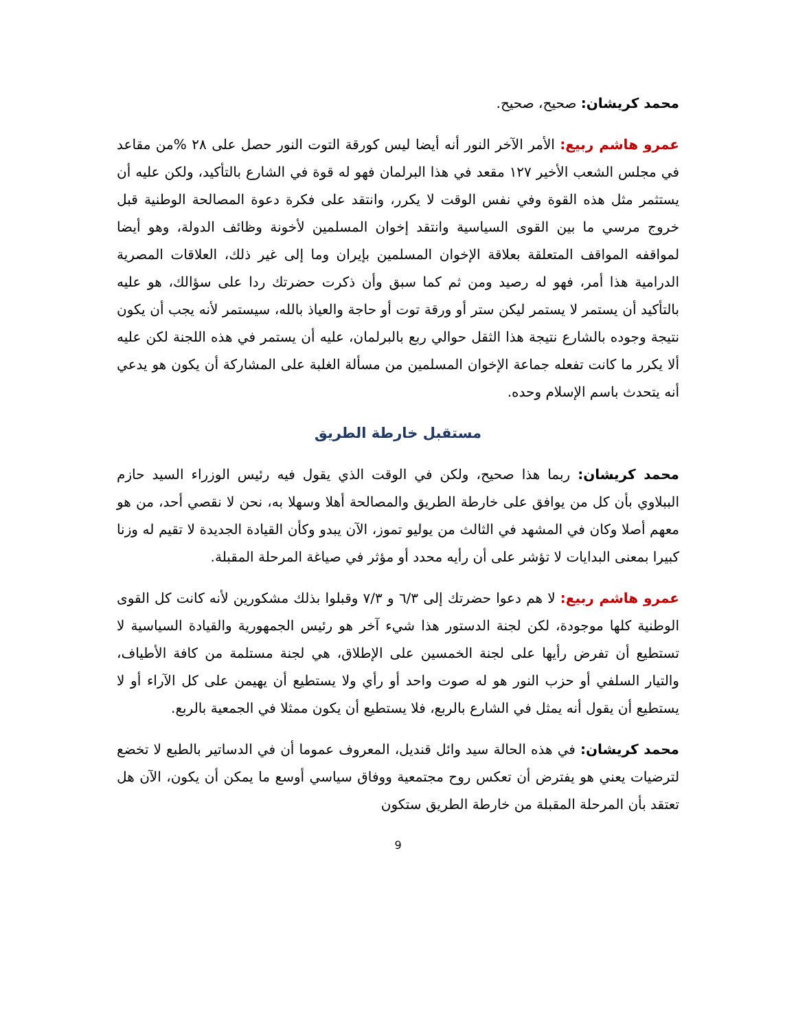محمد كريشان: صحيح، صحيح.
عمرو هاشم ربيع: الأمر الآخر النور أنه أيضا ليس كورقة التوت النور حصل على ٢٨ %من مقاعد في مجلس الشعب الأخير ١٢٧ مقعد في هذا البرلمان فهو له قوة في الشارع بالتأكيد، ولكن عليه أن يستثمر مثل هذه القوة وفي نفس الوقت لا يكرر، وانتقد على فكرة دعوة المصالحة الوطنية قبل خروج مرسي ما بين القوى السياسية وانتقد إخوان المسلمين لأخونة وظائف الدولة، وهو أيضا لمواقفه المواقف المتعلقة بعلاقة الإخوان المسلمين بإيران وما إلى غير ذلك، العلاقات المصرية الدرامية هذا أمر، فهو له رصيد ومن ثم كما سبق وأن ذكرت حضرتك ردا على سؤالك، هو عليه بالتأكيد أن يستمر لا يستمر ليكن ستر أو ورقة توت أو حاجة والعياذ بالله، سيستمر لأنه يجب أن يكون نتيجة وجوده بالشارع نتيجة هذا الثقل حوالي ربع بالبرلمان، عليه أن يستمر في هذه اللجنة لكن عليه ألا يكرر ما كانت تفعله جماعة الإخوان المسلمين من مسألة الغلبة على المشاركة أن يكون هو يدعي أنه يتحدث باسم الإسلام وحده.
مستقبل خارطة الطريق
محمد كريشان: ربما هذا صحيح، ولكن في الوقت الذي يقول فيه رئيس الوزراء السيد حازم الببلاوي بأن كل من يوافق على خارطة الطريق والمصالحة أهلا وسهلا به، نحن لا نقصي أحد، من هو معهم أصلا وكان في المشهد في الثالث من يوليو تموز، الآن يبدو وكأن القيادة الجديدة لا تقيم له وزنا كبيرا بمعنى البدايات لا تؤشر على أن رأيه محدد أو مؤثر في صياغة المرحلة المقبلة.
عمرو هاشم ربيع: لا هم دعوا حضرتك إلى ٦/٣ و ٧/٣ وقبلوا بذلك مشكورين لأنه كانت كل القوى الوطنية كلها موجودة، لكن لجنة الدستور هذا شيء آخر هو رئيس الجمهورية والقيادة السياسية لا تستطيع أن تفرض رأيها على لجنة الخمسين على الإطلاق، هي لجنة مستلمة من كافة الأطياف، والتيار السلفي أو حزب النور هو له صوت واحد أو رأي ولا يستطيع أن يهيمن على كل الآراء أو لا يستطيع أن يقول أنه يمثل في الشارع بالربع، فلا يستطيع أن يكون ممثلا في الجمعية بالربع.
محمد كريشان: في هذه الحالة سيد وائل قنديل، المعروف عموما أن في الدساتير بالطبع لا تخضع لترضيات يعني هو يفترض أن تعكس روح مجتمعية ووفاق سياسي أوسع ما يمكن أن يكون، الآن هل تعتقد بأن المرحلة المقبلة من خارطة الطريق ستكون
9